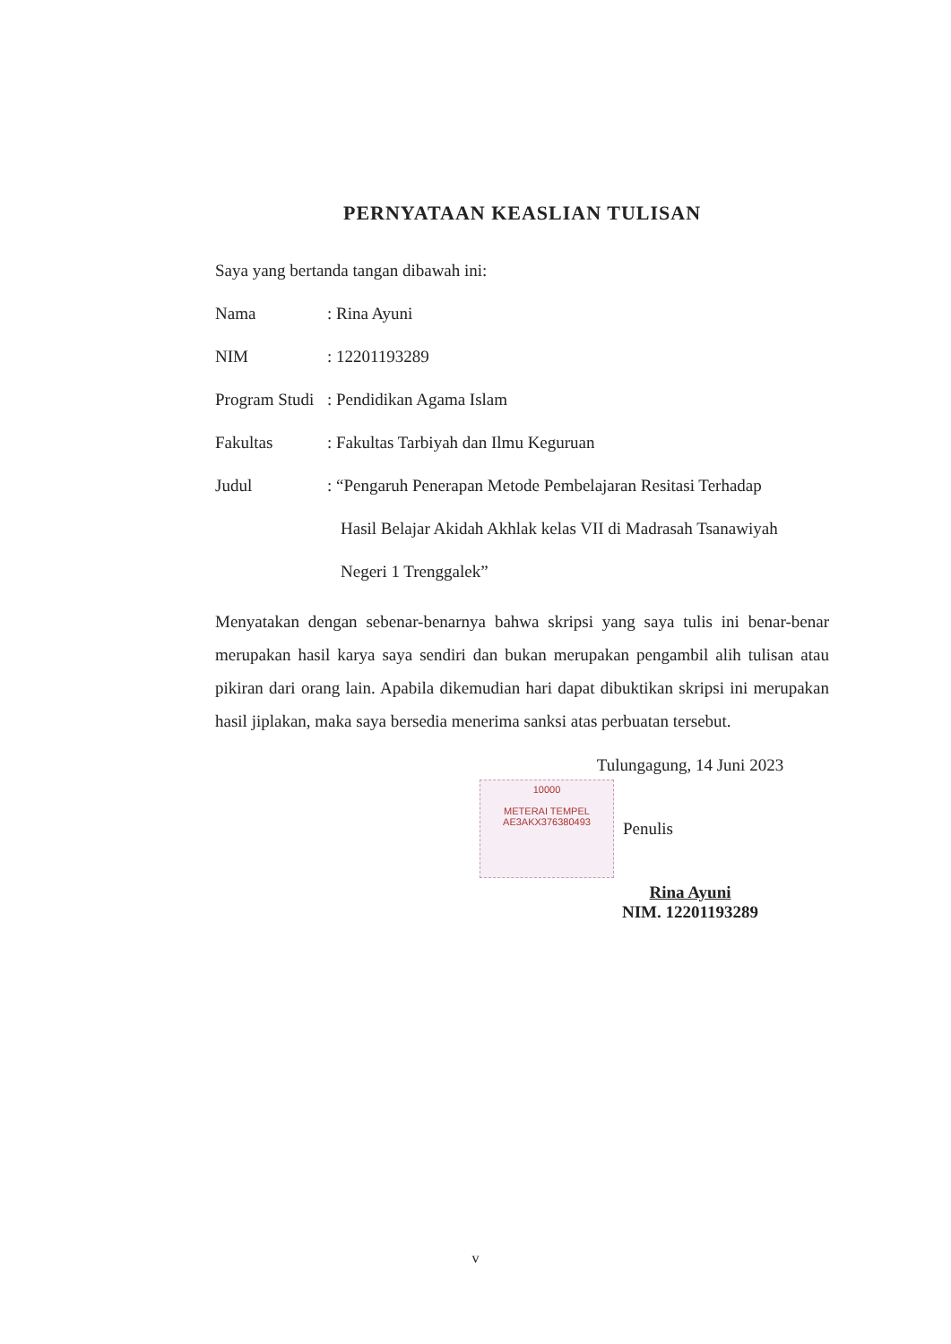PERNYATAAN KEASLIAN TULISAN
Saya yang bertanda tangan dibawah ini:
Nama: Rina Ayuni
NIM: 12201193289
Program Studi: Pendidikan Agama Islam
Fakultas: Fakultas Tarbiyah dan Ilmu Keguruan
Judul: “Pengaruh Penerapan Metode Pembelajaran Resitasi Terhadap
Hasil Belajar Akidah Akhlak kelas VII di Madrasah Tsanawiyah
Negeri 1 Trenggalek”
Menyatakan dengan sebenar-benarnya bahwa skripsi yang saya tulis ini benar-benar merupakan hasil karya saya sendiri dan bukan merupakan pengambil alih tulisan atau pikiran dari orang lain. Apabila dikemudian hari dapat dibuktikan skripsi ini merupakan hasil jiplakan, maka saya bersedia menerima sanksi atas perbuatan tersebut.
Tulungagung, 14 Juni 2023
10000
METERAI TEMPEL
AE3AKX376380493
Penulis
Rina Ayuni
NIM. 12201193289
v